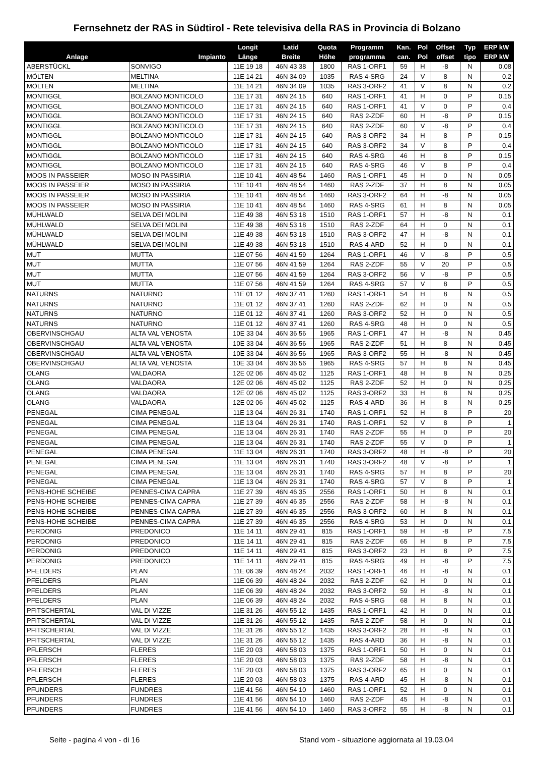Fernsehnetz der RAS in Südtirol - Rete televisiva della RAS in Provincia di Bolzano
| | | Longit | Latid | Quota | Programm | Kan. | Pol | Offset | Typ | ERP kW |
| --- | --- | --- | --- | --- | --- | --- | --- | --- | --- | --- |
| Anlage | Impianto | Länge | Breite | Höhe | programma | can. | Pol | offset | tipo | ERP kW |
| ABERSTÜCKL | SONVIGO | 11E 19 18 | 46N 43 38 | 1800 | RAS 1-ORF1 | 59 | H | -8 | N | 0.08 |
| MÖLTEN | MELTINA | 11E 14 21 | 46N 34 09 | 1035 | RAS 4-SRG | 24 | V | 8 | N | 0.2 |
| MÖLTEN | MELTINA | 11E 14 21 | 46N 34 09 | 1035 | RAS 3-ORF2 | 41 | V | 8 | N | 0.2 |
| MONTIGGL | BOLZANO MONTICOLO | 11E 17 31 | 46N 24 15 | 640 | RAS 1-ORF1 | 41 | H | 0 | P | 0.15 |
| MONTIGGL | BOLZANO MONTICOLO | 11E 17 31 | 46N 24 15 | 640 | RAS 1-ORF1 | 41 | V | 0 | P | 0.4 |
| MONTIGGL | BOLZANO MONTICOLO | 11E 17 31 | 46N 24 15 | 640 | RAS 2-ZDF | 60 | H | -8 | P | 0.15 |
| MONTIGGL | BOLZANO MONTICOLO | 11E 17 31 | 46N 24 15 | 640 | RAS 2-ZDF | 60 | V | -8 | P | 0.4 |
| MONTIGGL | BOLZANO MONTICOLO | 11E 17 31 | 46N 24 15 | 640 | RAS 3-ORF2 | 34 | H | 8 | P | 0.15 |
| MONTIGGL | BOLZANO MONTICOLO | 11E 17 31 | 46N 24 15 | 640 | RAS 3-ORF2 | 34 | V | 8 | P | 0.4 |
| MONTIGGL | BOLZANO MONTICOLO | 11E 17 31 | 46N 24 15 | 640 | RAS 4-SRG | 46 | H | 8 | P | 0.15 |
| MONTIGGL | BOLZANO MONTICOLO | 11E 17 31 | 46N 24 15 | 640 | RAS 4-SRG | 46 | V | 8 | P | 0.4 |
| MOOS IN PASSEIER | MOSO IN PASSIRIA | 11E 10 41 | 46N 48 54 | 1460 | RAS 1-ORF1 | 45 | H | 0 | N | 0.05 |
| MOOS IN PASSEIER | MOSO IN PASSIRIA | 11E 10 41 | 46N 48 54 | 1460 | RAS 2-ZDF | 37 | H | 8 | N | 0.05 |
| MOOS IN PASSEIER | MOSO IN PASSIRIA | 11E 10 41 | 46N 48 54 | 1460 | RAS 3-ORF2 | 64 | H | -8 | N | 0.05 |
| MOOS IN PASSEIER | MOSO IN PASSIRIA | 11E 10 41 | 46N 48 54 | 1460 | RAS 4-SRG | 61 | H | 8 | N | 0.05 |
| MÜHLWALD | SELVA DEI MOLINI | 11E 49 38 | 46N 53 18 | 1510 | RAS 1-ORF1 | 57 | H | -8 | N | 0.1 |
| MÜHLWALD | SELVA DEI MOLINI | 11E 49 38 | 46N 53 18 | 1510 | RAS 2-ZDF | 64 | H | 0 | N | 0.1 |
| MÜHLWALD | SELVA DEI MOLINI | 11E 49 38 | 46N 53 18 | 1510 | RAS 3-ORF2 | 47 | H | -8 | N | 0.1 |
| MÜHLWALD | SELVA DEI MOLINI | 11E 49 38 | 46N 53 18 | 1510 | RAS 4-ARD | 52 | H | 0 | N | 0.1 |
| MUT | MUTTA | 11E 07 56 | 46N 41 59 | 1264 | RAS 1-ORF1 | 46 | V | -8 | P | 0.5 |
| MUT | MUTTA | 11E 07 56 | 46N 41 59 | 1264 | RAS 2-ZDF | 55 | V | 20 | P | 0.5 |
| MUT | MUTTA | 11E 07 56 | 46N 41 59 | 1264 | RAS 3-ORF2 | 56 | V | -8 | P | 0.5 |
| MUT | MUTTA | 11E 07 56 | 46N 41 59 | 1264 | RAS 4-SRG | 57 | V | 8 | P | 0.5 |
| NATURNS | NATURNO | 11E 01 12 | 46N 37 41 | 1260 | RAS 1-ORF1 | 54 | H | 8 | N | 0.5 |
| NATURNS | NATURNO | 11E 01 12 | 46N 37 41 | 1260 | RAS 2-ZDF | 62 | H | 0 | N | 0.5 |
| NATURNS | NATURNO | 11E 01 12 | 46N 37 41 | 1260 | RAS 3-ORF2 | 52 | H | 0 | N | 0.5 |
| NATURNS | NATURNO | 11E 01 12 | 46N 37 41 | 1260 | RAS 4-SRG | 48 | H | 0 | N | 0.5 |
| OBERVINSCHGAU | ALTA VAL VENOSTA | 10E 33 04 | 46N 36 56 | 1965 | RAS 1-ORF1 | 47 | H | -8 | N | 0.45 |
| OBERVINSCHGAU | ALTA VAL VENOSTA | 10E 33 04 | 46N 36 56 | 1965 | RAS 2-ZDF | 51 | H | 8 | N | 0.45 |
| OBERVINSCHGAU | ALTA VAL VENOSTA | 10E 33 04 | 46N 36 56 | 1965 | RAS 3-ORF2 | 55 | H | -8 | N | 0.45 |
| OBERVINSCHGAU | ALTA VAL VENOSTA | 10E 33 04 | 46N 36 56 | 1965 | RAS 4-SRG | 57 | H | 8 | N | 0.45 |
| OLANG | VALDAORA | 12E 02 06 | 46N 45 02 | 1125 | RAS 1-ORF1 | 48 | H | 8 | N | 0.25 |
| OLANG | VALDAORA | 12E 02 06 | 46N 45 02 | 1125 | RAS 2-ZDF | 52 | H | 0 | N | 0.25 |
| OLANG | VALDAORA | 12E 02 06 | 46N 45 02 | 1125 | RAS 3-ORF2 | 33 | H | 8 | N | 0.25 |
| OLANG | VALDAORA | 12E 02 06 | 46N 45 02 | 1125 | RAS 4-ARD | 36 | H | 8 | N | 0.25 |
| PENEGAL | CIMA PENEGAL | 11E 13 04 | 46N 26 31 | 1740 | RAS 1-ORF1 | 52 | H | 8 | P | 20 |
| PENEGAL | CIMA PENEGAL | 11E 13 04 | 46N 26 31 | 1740 | RAS 1-ORF1 | 52 | V | 8 | P | 1 |
| PENEGAL | CIMA PENEGAL | 11E 13 04 | 46N 26 31 | 1740 | RAS 2-ZDF | 55 | H | 0 | P | 20 |
| PENEGAL | CIMA PENEGAL | 11E 13 04 | 46N 26 31 | 1740 | RAS 2-ZDF | 55 | V | 0 | P | 1 |
| PENEGAL | CIMA PENEGAL | 11E 13 04 | 46N 26 31 | 1740 | RAS 3-ORF2 | 48 | H | -8 | P | 20 |
| PENEGAL | CIMA PENEGAL | 11E 13 04 | 46N 26 31 | 1740 | RAS 3-ORF2 | 48 | V | -8 | P | 1 |
| PENEGAL | CIMA PENEGAL | 11E 13 04 | 46N 26 31 | 1740 | RAS 4-SRG | 57 | H | 8 | P | 20 |
| PENEGAL | CIMA PENEGAL | 11E 13 04 | 46N 26 31 | 1740 | RAS 4-SRG | 57 | V | 8 | P | 1 |
| PENS-HOHE SCHEIBE | PENNES-CIMA CAPRA | 11E 27 39 | 46N 46 35 | 2556 | RAS 1-ORF1 | 50 | H | 8 | N | 0.1 |
| PENS-HOHE SCHEIBE | PENNES-CIMA CAPRA | 11E 27 39 | 46N 46 35 | 2556 | RAS 2-ZDF | 58 | H | -8 | N | 0.1 |
| PENS-HOHE SCHEIBE | PENNES-CIMA CAPRA | 11E 27 39 | 46N 46 35 | 2556 | RAS 3-ORF2 | 60 | H | 8 | N | 0.1 |
| PENS-HOHE SCHEIBE | PENNES-CIMA CAPRA | 11E 27 39 | 46N 46 35 | 2556 | RAS 4-SRG | 53 | H | 0 | N | 0.1 |
| PERDONIG | PREDONICO | 11E 14 11 | 46N 29 41 | 815 | RAS 1-ORF1 | 59 | H | -8 | P | 7.5 |
| PERDONIG | PREDONICO | 11E 14 11 | 46N 29 41 | 815 | RAS 2-ZDF | 65 | H | 8 | P | 7.5 |
| PERDONIG | PREDONICO | 11E 14 11 | 46N 29 41 | 815 | RAS 3-ORF2 | 23 | H | 8 | P | 7.5 |
| PERDONIG | PREDONICO | 11E 14 11 | 46N 29 41 | 815 | RAS 4-SRG | 49 | H | -8 | P | 7.5 |
| PFELDERS | PLAN | 11E 06 39 | 46N 48 24 | 2032 | RAS 1-ORF1 | 46 | H | -8 | N | 0.1 |
| PFELDERS | PLAN | 11E 06 39 | 46N 48 24 | 2032 | RAS 2-ZDF | 62 | H | 0 | N | 0.1 |
| PFELDERS | PLAN | 11E 06 39 | 46N 48 24 | 2032 | RAS 3-ORF2 | 59 | H | -8 | N | 0.1 |
| PFELDERS | PLAN | 11E 06 39 | 46N 48 24 | 2032 | RAS 4-SRG | 68 | H | 8 | N | 0.1 |
| PFITSCHERTAL | VAL DI VIZZE | 11E 31 26 | 46N 55 12 | 1435 | RAS 1-ORF1 | 42 | H | 0 | N | 0.1 |
| PFITSCHERTAL | VAL DI VIZZE | 11E 31 26 | 46N 55 12 | 1435 | RAS 2-ZDF | 58 | H | 0 | N | 0.1 |
| PFITSCHERTAL | VAL DI VIZZE | 11E 31 26 | 46N 55 12 | 1435 | RAS 3-ORF2 | 28 | H | -8 | N | 0.1 |
| PFITSCHERTAL | VAL DI VIZZE | 11E 31 26 | 46N 55 12 | 1435 | RAS 4-ARD | 36 | H | -8 | N | 0.1 |
| PFLERSCH | FLERES | 11E 20 03 | 46N 58 03 | 1375 | RAS 1-ORF1 | 50 | H | 0 | N | 0.1 |
| PFLERSCH | FLERES | 11E 20 03 | 46N 58 03 | 1375 | RAS 2-ZDF | 58 | H | -8 | N | 0.1 |
| PFLERSCH | FLERES | 11E 20 03 | 46N 58 03 | 1375 | RAS 3-ORF2 | 65 | H | 0 | N | 0.1 |
| PFLERSCH | FLERES | 11E 20 03 | 46N 58 03 | 1375 | RAS 4-ARD | 45 | H | -8 | N | 0.1 |
| PFUNDERS | FUNDRES | 11E 41 56 | 46N 54 10 | 1460 | RAS 1-ORF1 | 52 | H | 0 | N | 0.1 |
| PFUNDERS | FUNDRES | 11E 41 56 | 46N 54 10 | 1460 | RAS 2-ZDF | 45 | H | -8 | N | 0.1 |
| PFUNDERS | FUNDRES | 11E 41 56 | 46N 54 10 | 1460 | RAS 3-ORF2 | 55 | H | -8 | N | 0.1 |
Seite - pagina 4 von - di 16 Stand vom - situazione aggiornata al 19.03.04